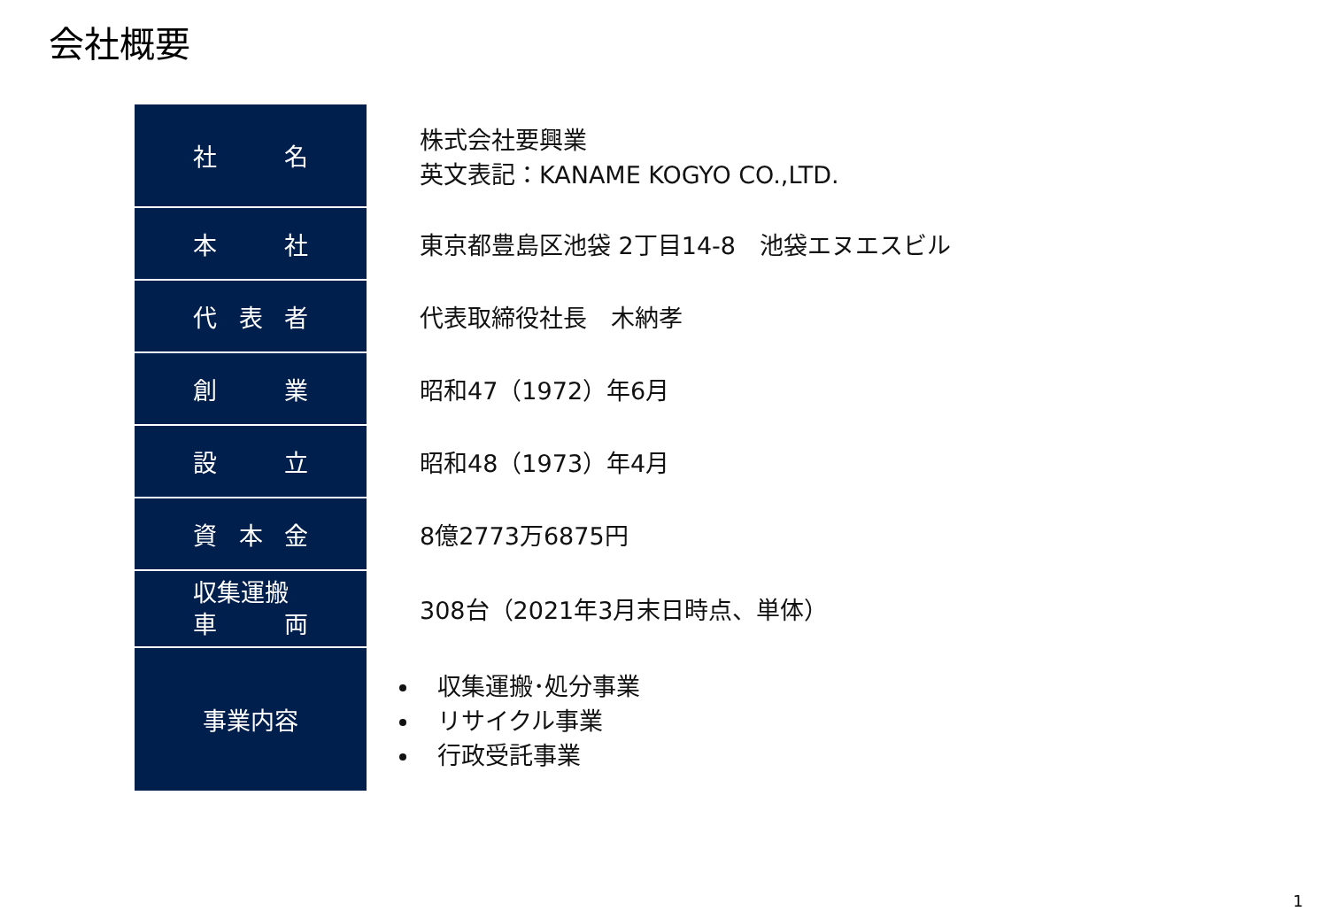会社概要
| 社 名 | 株式会社要興業 英文表記：KANAME KOGYO CO.,LTD. |
| 本 社 | 東京都豊島区池袋 2丁目14-8 池袋エヌエスビル |
| 代 表 者 | 代表取締役社長 木納孝 |
| 創 業 | 昭和47（1972）年6月 |
| 設 立 | 昭和48（1973）年4月 |
| 資 本 金 | 8億2773万6875円 |
| 収集運搬 車 両 | 308台（2021年3月末日時点、単体） |
| 事業内容 | 収集運搬･処分事業 リサイクル事業 行政受託事業 |
1